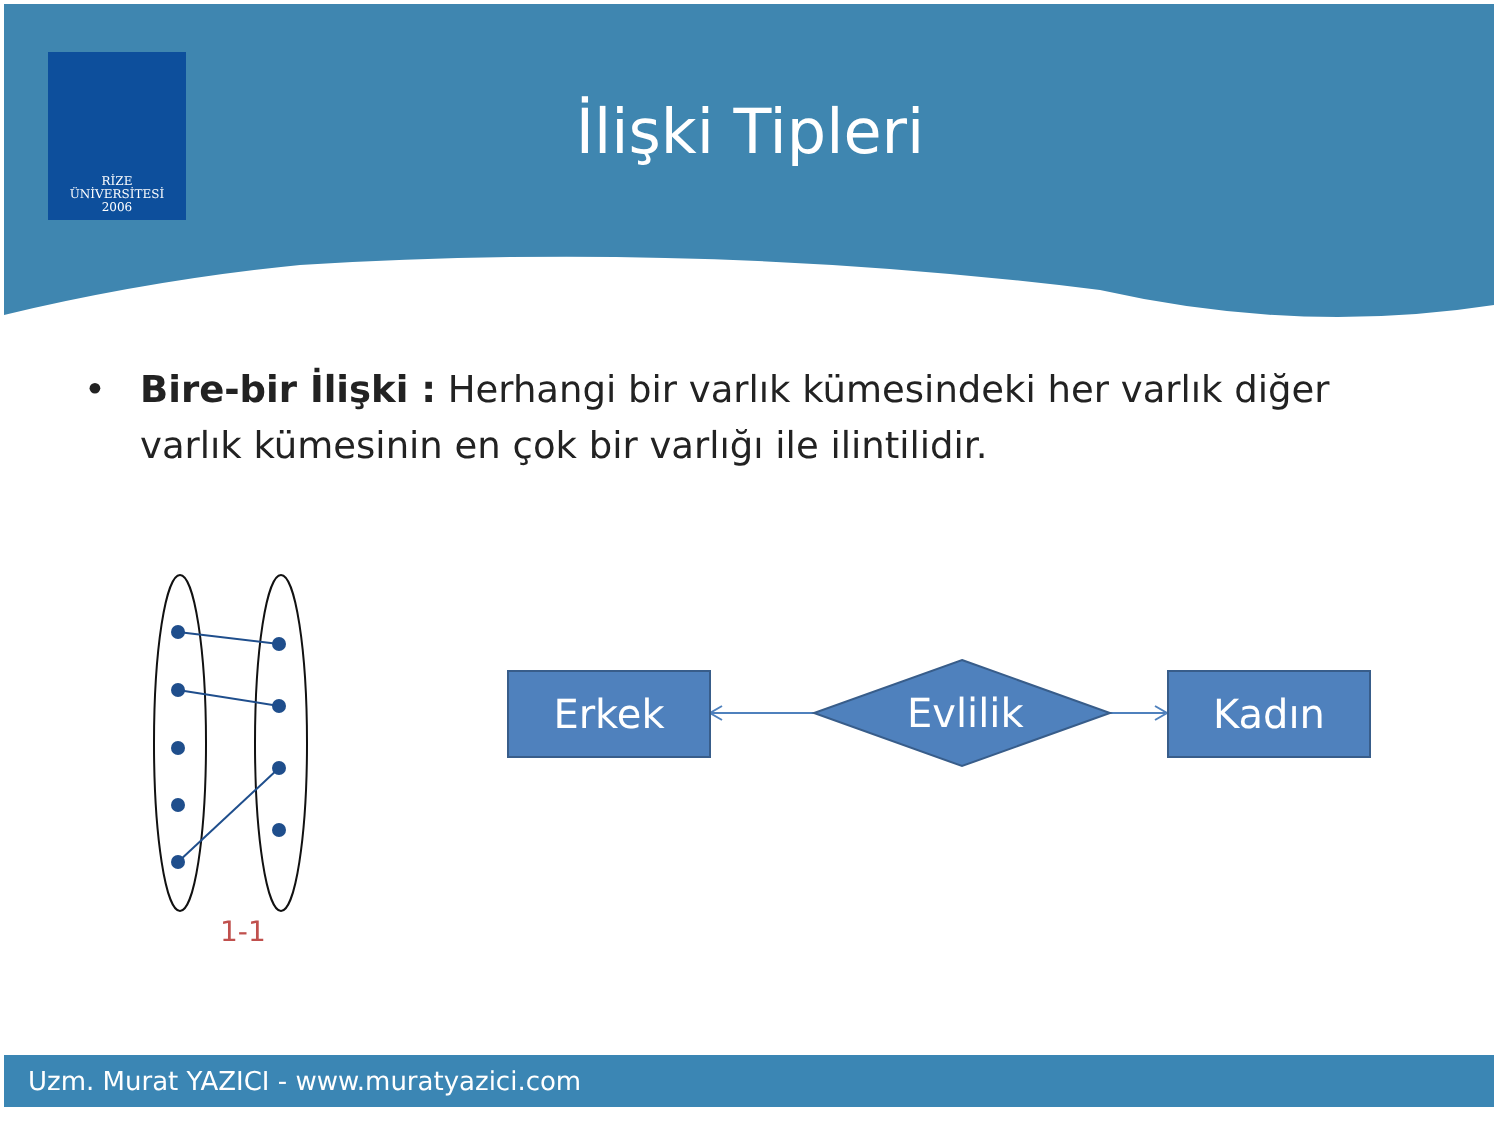RİZE
ÜNİVERSİTESİ
2006
İlişki Tipleri
• Bire-bir İlişki : Herhangi bir varlık kümesindeki her varlık diğer varlık kümesinin en çok bir varlığı ile ilintilidir.
1-1
Erkek
Evlilik
Kadın
Uzm. Murat YAZICI - www.muratyazici.com